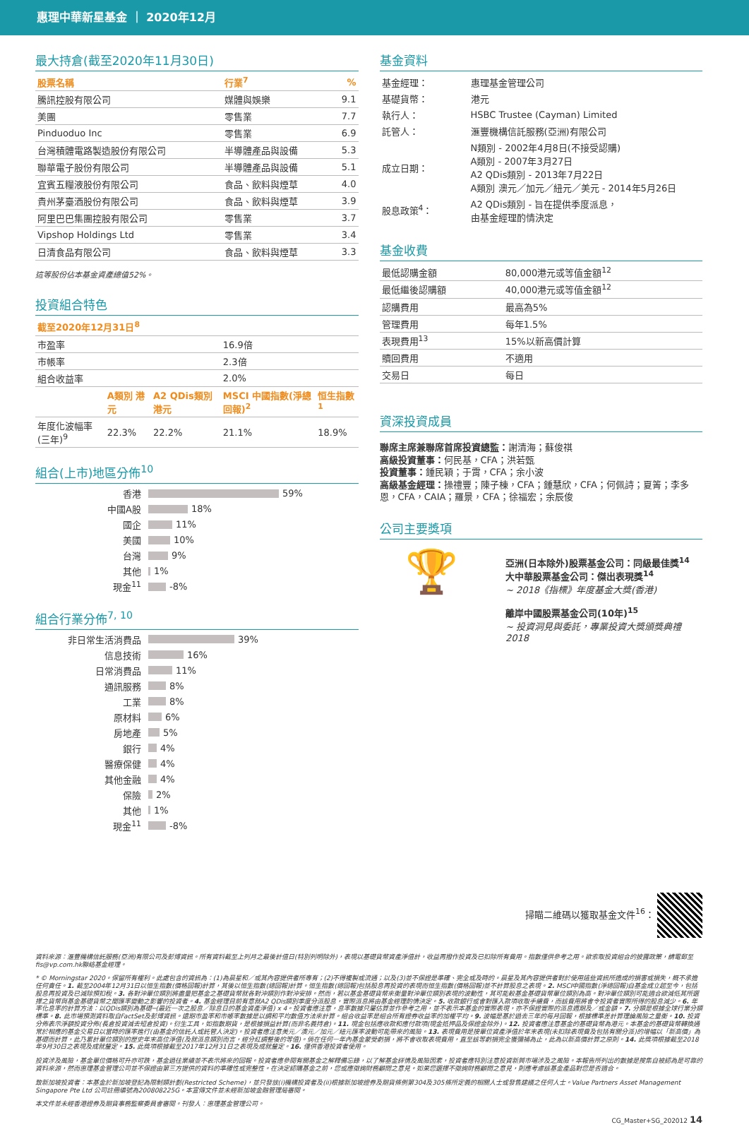惠理中華新星基金 ｜ 2020年12月
最大持倉(截至2020年11月30日)
| 股票名稱 | 行業<sup>7</sup> | % |
| --- | --- | --- |
| 騰訊控股有限公司 | 媒體與娛樂 | 9.1 |
| 美團 | 零售業 | 7.7 |
| Pinduoduo Inc | 零售業 | 6.9 |
| 台灣積體電路製造股份有限公司 | 半導體產品與設備 | 5.3 |
| 聯華電子股份有限公司 | 半導體產品與設備 | 5.1 |
| 宜賓五糧液股份有限公司 | 食品、飲料與煙草 | 4.0 |
| 貴州茅臺酒股份有限公司 | 食品、飲料與煙草 | 3.9 |
| 阿里巴巴集團控股有限公司 | 零售業 | 3.7 |
| Vipshop Holdings Ltd | 零售業 | 3.4 |
| 日清食品有限公司 | 食品、飲料與煙草 | 3.3 |
這等股份佔本基金資產總值52%。
投資組合特色
| 截至2020年12月31日<sup>8</sup> | | | | |
| --- | --- | --- | --- | --- |
| 市盈率 | | | 16.9倍 | |
| 市帳率 | | | 2.3倍 | |
| 組合收益率 | | | 2.0% | |
| | A類別 港元 | A2 QDis類別 港元 | MSCI 中國指數(淨總回報)<sup>2</sup> | 恒生指數<sup>1</sup> |
| 年度化波幅率(三年)<sup>9</sup> | 22.3% | 22.2% | 21.1% | 18.9% |
組合(上市)地區分佈<sup>10</sup>
香港 59%
中國A股 18%
國企 11%
美國 10%
台灣 9%
其他 1%
現金<sup>11</sup> -8%
組合行業分佈<sup>7, 10</sup>
非日常生活消費品 39%
信息技術 16%
日常消費品 11%
通訊服務 8%
工業 8%
原材料 6%
房地產 5%
銀行 4%
醫療保健 4%
其他金融 4%
保險 2%
其他 1%
現金<sup>11</sup> -8%
基金資料
| 基金經理： | 惠理基金管理公司 |
| 基礎貨幣： | 港元 |
| 執行人： | HSBC Trustee (Cayman) Limited |
| 託管人： | 滙豐機構信託服務(亞洲)有限公司 |
| 成立日期： | N類別 - 2002年4月8日(不接受認購) A類別 - 2007年3月27日 A2 QDis類別 - 2013年7月22日 A類別 澳元／加元／紐元／美元 - 2014年5月26日 |
| 股息政策<sup>4</sup>： | A2 QDis類別 - 旨在提供季度派息， 由基金經理酌情決定 |
基金收費
| 最低認購金額 | 80,000港元或等值金額<sup>12</sup> |
| 最低繼後認購額 | 40,000港元或等值金額<sup>12</sup> |
| 認購費用 | 最高為5% |
| 管理費用 | 每年1.5% |
| 表現費用<sup>13</sup> | 15%以新高價計算 |
| 贖回費用 | 不適用 |
| 交易日 | 每日 |
資深投資成員
聯席主席兼聯席首席投資總監：謝清海；蘇俊祺
高級投資董事：何民基，CFA；洪若甄
投資董事：鍾民穎；于霄，CFA；余小波
高級基金經理：操禮豐；陳子棟，CFA；鍾慧欣，CFA；何佩詩；夏箐；李多恩，CFA，CAIA；羅景，CFA；徐福宏；余辰俊
公司主要獎項
🏆
亞洲(日本除外)股票基金公司：同級最佳獎<sup>14</sup>
大中華股票基金公司：傑出表現獎<sup>14</sup>
~ 2018《指標》年度基金大獎(香港)
離岸中國股票基金公司(10年)<sup>15</sup>
~ 投資洞見與委託，專業投資大獎頒獎典禮2018
掃瞄二維碼以獲取基金文件<sup>16</sup>：
資料來源：滙豐機構信託服務(亞洲)有限公司及彭博資訊。所有資料截至上列月之最後計值日(特別列明除外)，表現以基礎貨幣資產淨值計，收益再撥作投資及已扣除所有費用。指數僅供參考之用。欲索取投資組合的披露政策，請電郵至fis@vp.com.hk聯絡基金經理。
* © Morningstar 2020。保留所有權利。此處包含的資訊為：(1)為晨星和／或其內容提供者所專有；(2)不得複製或流通；以及(3)並不保證是準確、完全或及時的。晨星及其內容提供者對於使用這些資訊所造成的損害或損失，概不承擔任何責任。1. 截至2004年12月31日以恒生指數(價格回報)計算，其後以恒生指數(總回報)計算。恒生指數(總回報)包括股息再投資的表現而恒生指數(價格回報)並不計算股息之表現。2. MSCI中國指數(淨總回報)自基金成立起至今，包括股息再投資及已減除預扣稅。3. 各對沖單位類別將盡量把基金之基礎貨幣就各對沖類別作對沖安排。然而，若以基金基礎貨幣來衡量對沖單位類別表現的波動性，其可能較基金基礎貨幣單位類別為高。對沖單位類別可能適合欲減低其所選擇之貨幣與基金基礎貨幣之間匯率變動之影響的投資者。4. 基金經理目前有意就A2 QDis類別季度分派股息，實際派息將由基金經理酌情決定。5. 收款銀行或會對匯入款項收取手續費，而該費用將會令投資者實際所得的股息減少。6. 年率化息率的計算方法：以QDis類別為基礎─(最近一次之股息／除息日的基金資產淨值) x 4。投資者應注意，息率數據只屬估算並作參考之用，並不表示本基金的實際表現，亦不保證實際的派息週期及／或金額。7. 分類是根據全球行業分類標準。8. 此市場預測資料取自FactSet及彭博資訊。遠期市盈率和市帳率數據是以調和平均數值方法來計算。組合收益率是組合所有證券收益率的加權平均。9. 波幅是基於過去三年的每月回報，根據標準差計算理論風險之量衡。10. 投資分佈表示淨額投資分佈(長倉投資減去短倉投資)。衍生工具，如指數期貨，是根據損益計算(而非名義持倉)。11. 現金包括應收款和應付款項(現金抵押品及保證金除外)。12. 投資者應注意基金的基礎貨幣為港元。本基金的基礎貨幣轉換通常於相應的基金交易日以當時的匯率進行(由基金的信託人或託管人決定)。投資者應注意美元／澳元／加元／紐元匯率波動可能帶來的風險。13. 表現費用是按單位資產淨值於年末表現(未扣除表現費及包括有關分派)的增幅以「新高價」為基礎而計算，此乃累計單位類別的歷史年末高位淨值(及就派息類別而言，經分紅調整後的等值)。倘在任何一年內基金蒙受虧損，將不會收取表現費用，直至該等虧損完全獲彌補為止，此為以新高價計算之原則。14. 此獎項根據截至2018年9月30日之表現及成就釐定。15. 此獎項根據截至2017年12月31日之表現及成就釐定。16. 僅供香港投資者使用。
投資涉及風險，基金單位價格可升亦可跌，基金過往業績並不表示將來的回報。投資者應參閱有關基金之解釋備忘錄，以了解基金詳情及風險因素，投資者應特別注意投資新興市場涉及之風險。本報告所列出的數據是搜集自被認為是可靠的資料來源，然而惠理基金管理公司並不保證由第三方提供的資料的準確性或完整性。在決定認購基金之前，您或應徵詢財務顧問之意見。如果您選擇不徵詢財務顧問之意見，則應考慮該基金產品對您是否適合。
致新加坡投資者：本基金於新加坡登記為限制類計劃(Restricted Scheme)，並只發放(i)機構投資者及(ii)根據新加坡證券及期貨條例第304及305條所定義的相關人士或發售建議之任何人士。Value Partners Asset Management Singapore Pte Ltd 公司註冊編號為200808225G。本宣傳文件並未經新加坡金融管理局審閱。
本文件並未經香港證券及期貨事務監察委員會審閱。刊發人：惠理基金管理公司。
CG_Master+SG_202012 14